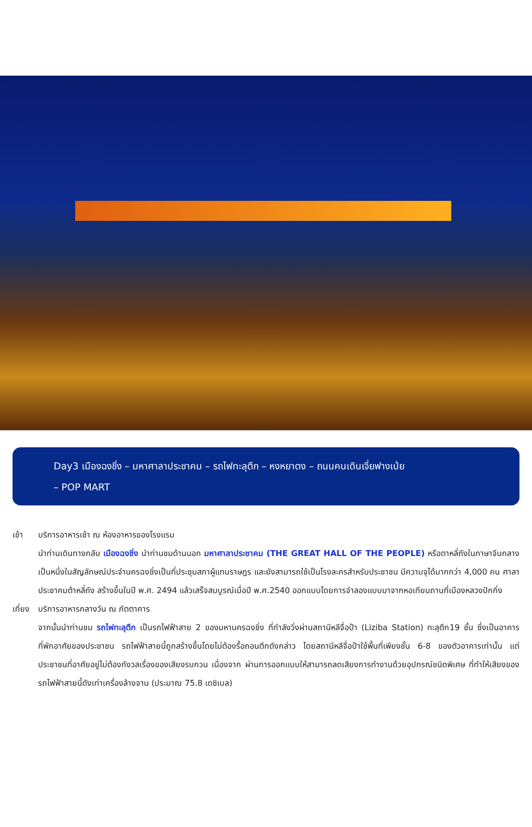Day3 เมืองฉงชิ่ง – มหาศาลาประชาคม – รถไฟทะลุตึก – หงหยาตง – ถนนคนเดินเจี่ยฟางเป่ย
– POP MART
เช้า บริการอาหารเช้า ณ ห้องอาหารของโรงแรม
นำท่านเดินทางกลับ เมืองฉงชิ่ง นำท่านชมด้านนอก มหาศาลาประชาคม (THE GREAT HALL OF THE PEOPLE) หรือตาหลี่ถังในภาษาจีนกลาง เป็นหนึ่งในสัญลักษณ์ประจำนครฉงชิ่งเป็นที่ประชุมสภาผู้แทนราษฎร และยังสามารถใช้เป็นโรงละครสำหรับประชาชน มีความจุได้มากกว่า 4,000 คน ศาลาประชาคมต้าหลี่ถัง สร้างขึ้นในปี พ.ศ. 2494 แล้วเสร็จสมบูรณ์เมื่อปี พ.ศ.2540 ออกแบบโดยการจำลองแบบมาจากหอเทียนถานที่เมืองหลวงปักกิ่ง
เที่ยง
บริการอาหารกลางวัน ณ ภัตตาคาร
จากนั้นนำท่านชม รถไฟทะลุตึก เป็นรถไฟฟ้าสาย 2 ของมหานครฉงชิ่ง ที่กำลังวิ่งผ่านสถานีหลีจื่อป้า (Liziba Station) ทะลุตึก19 ชั้น ซึ่งเป็นอาคารที่พักอาศัยของประชาชน รถไฟฟ้าสายนี้ถูกสร้างขึ้นโดยไม่ต้องรื้อถอนตึกดังกล่าว โดยสถานีหลีจื่อป้าใช้พื้นที่เพียงชั้น 6-8 ของตัวอาคารเท่านั้น แต่ประชาชนที่อาศัยอยู่ไม่ต้องกังวลเรื่องของเสียงรบกวน เนื่องจาก ผ่านการออกแบบให้สามารถลดเสียงการทำงานด้วยอุปกรณ์ชนิดพิเศษ ที่ทำให้เสียงของรถไฟฟ้าสายนี้ดังเท่าเครื่องล้างจาน (ประมาณ 75.8 เดซิเบล)